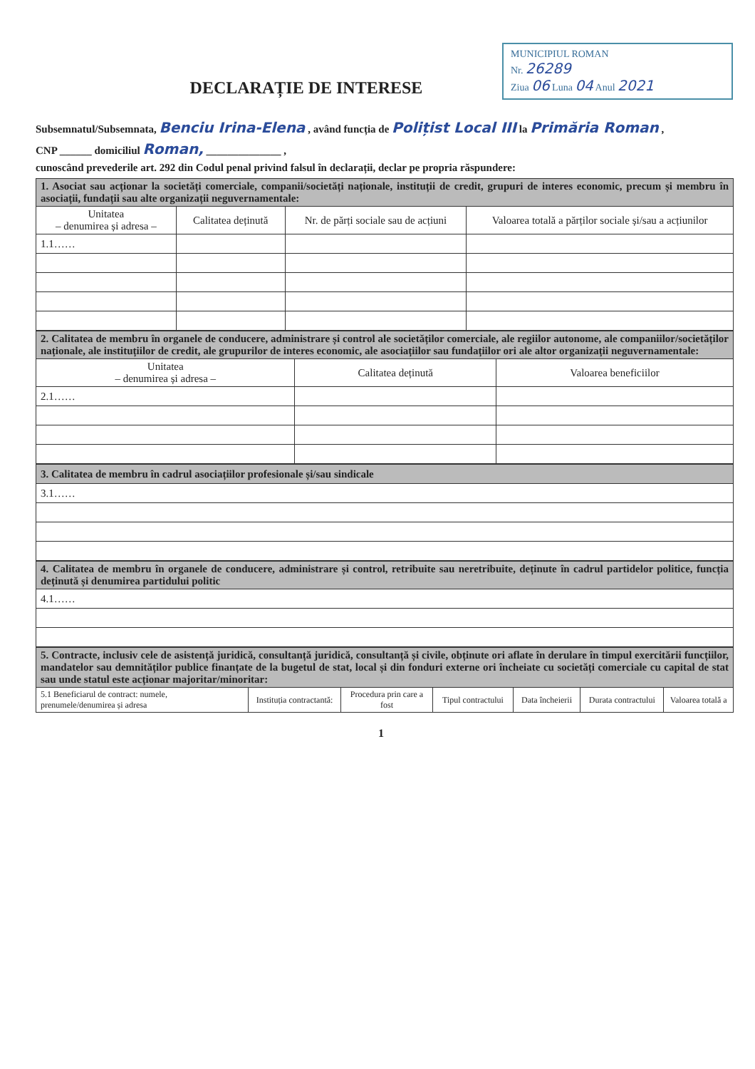MUNICIPIUL ROMAN
Nr. 26289
Ziua 06 Luna 04 Anul 2021
DECLARAȚIE DE INTERESE
Subsemnatul/Subsemnata, Benciu Irina-Elena , având funcția de Polițist Local III la Primăria Roman ,
CNP ______ domiciliul Roman, ______________ ,
cunoscând prevederile art. 292 din Codul penal privind falsul în declarații, declar pe propria răspundere:
| 1. Asociat sau acționar la societăți comerciale, companii/societăți naționale, instituții de credit, grupuri de interes economic, precum și membru în asociații, fundații sau alte organizații neguvernamentale: | | | |
| Unitatea – denumirea și adresa – | Calitatea deținută | Nr. de părți sociale sau de acțiuni | Valoarea totală a părților sociale și/sau a acțiunilor |
| 1.1…… | | | |
| 2. Calitatea de membru în organele de conducere, administrare și control ale societăților comerciale, ale regiilor autonome, ale companiilor/societăților naționale, ale instituțiilor de credit, ale grupurilor de interes economic, ale asociațiilor sau fundațiilor ori ale altor organizații neguvernamentale: | | |
| Unitatea – denumirea și adresa – | Calitatea deținută | Valoarea beneficiilor |
| 2.1…… | | |
| 3. Calitatea de membru în cadrul asociațiilor profesionale și/sau sindicale |
| 3.1…… |
| 4. Calitatea de membru în organele de conducere, administrare și control, retribuite sau neretribuite, deținute în cadrul partidelor politice, funcția deținută și denumirea partidului politic |
| 4.1…… |
| 5. Contracte, inclusiv cele de asistență juridică, consultanță juridică, consultanță și civile, obținute ori aflate în derulare în timpul exercitării funcțiilor, mandatelor sau demnităților publice finanțate de la bugetul de stat, local și din fonduri externe ori încheiate cu societăți comerciale cu capital de stat sau unde statul este acționar majoritar/minoritar: | | | | | | |
| 5.1 Beneficiarul de contract: numele, prenumele/denumirea și adresa | Instituția contractantă: | Procedura prin care a fost | Tipul contractului | Data încheierii | Durata contractului | Valoarea totală a |
1